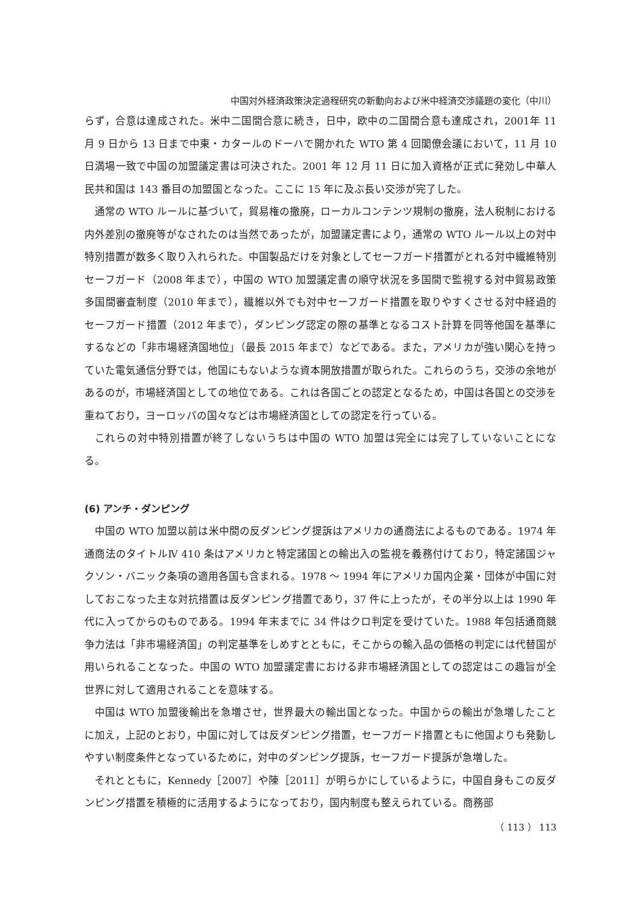中国対外経済政策決定過程研究の新動向および米中経済交渉議題の変化（中川）
らず，合意は達成された。米中二国間合意に続き，日中，欧中の二国間合意も達成され，2001年 11 月 9 日から 13 日まで中東・カタールのドーハで開かれた WTO 第 4 回閣僚会議において，11 月 10 日満場一致で中国の加盟議定書は可決された。2001 年 12 月 11 日に加入資格が正式に発効し中華人民共和国は 143 番目の加盟国となった。ここに 15 年に及ぶ長い交渉が完了した。
通常の WTO ルールに基づいて，貿易権の撤廃，ローカルコンテンツ規制の撤廃，法人税制における内外差別の撤廃等がなされたのは当然であったが，加盟議定書により，通常の WTO ルール以上の対中特別措置が数多く取り入れられた。中国製品だけを対象としてセーフガード措置がとれる対中繊維特別セーフガード（2008 年まで），中国の WTO 加盟議定書の順守状況を多国間で監視する対中貿易政策多国間審査制度（2010 年まで），繊維以外でも対中セーフガード措置を取りやすくさせる対中経過的セーフガード措置（2012 年まで），ダンピング認定の際の基準となるコスト計算を同等他国を基準にするなどの「非市場経済国地位」（最長 2015 年まで）などである。また，アメリカが強い関心を持っていた電気通信分野では，他国にもないような資本開放措置が取られた。これらのうち，交渉の余地があるのが，市場経済国としての地位である。これは各国ごとの認定となるため，中国は各国との交渉を重ねており，ヨーロッパの国々などは市場経済国としての認定を行っている。
これらの対中特別措置が終了しないうちは中国の WTO 加盟は完全には完了していないことになる。
(6) アンチ・ダンピング
中国の WTO 加盟以前は米中間の反ダンピング提訴はアメリカの通商法によるものである。1974 年通商法のタイトルⅣ 410 条はアメリカと特定諸国との輸出入の監視を義務付けており，特定諸国ジャクソン・バニック条項の適用各国も含まれる。1978 〜 1994 年にアメリカ国内企業・団体が中国に対しておこなった主な対抗措置は反ダンピング措置であり，37 件に上ったが，その半分以上は 1990 年代に入ってからのものである。1994 年末までに 34 件はクロ判定を受けていた。1988 年包括通商競争力法は「非市場経済国」の判定基準をしめすとともに，そこからの輸入品の価格の判定には代替国が用いられることなった。中国の WTO 加盟議定書における非市場経済国としての認定はこの趣旨が全世界に対して適用されることを意味する。
中国は WTO 加盟後輸出を急増させ，世界最大の輸出国となった。中国からの輸出が急増したことに加え，上記のとおり，中国に対しては反ダンピング措置，セーフガード措置ともに他国よりも発動しやすい制度条件となっているために，対中のダンピング提訴，セーフガード提訴が急増した。
それとともに，Kennedy［2007］や陳［2011］が明らかにしているように，中国自身もこの反ダンピング措置を積極的に活用するようになっており，国内制度も整えられている。商務部
（ 113 ） 113